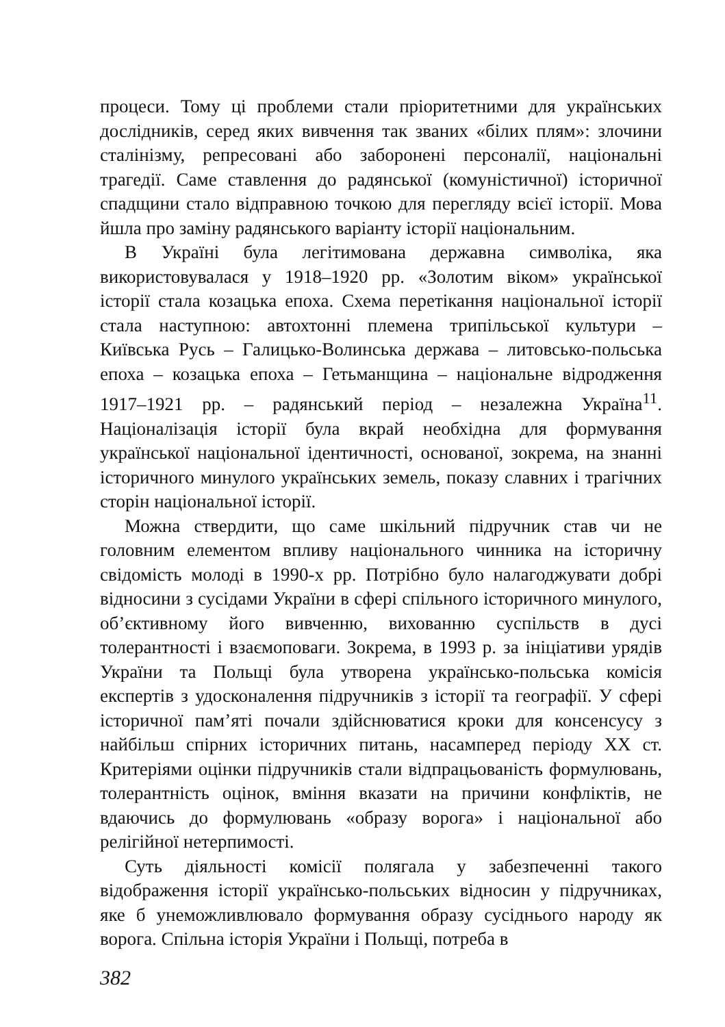процеси. Тому ці проблеми стали пріоритетними для українських дослідників, серед яких вивчення так званих «білих плям»: злочини сталінізму, репресовані або заборонені персоналії, національні трагедії. Саме ставлення до радянської (комуністичної) історичної спадщини стало відправною точкою для перегляду всієї історії. Мова йшла про заміну радянського варіанту історії національним.
В Україні була легітимована державна символіка, яка використовувалася у 1918–1920 рр. «Золотим віком» української історії стала козацька епоха. Схема перетікання національної історії стала наступною: автохтонні племена трипільської культури – Київська Русь – Галицько-Волинська держава – литовсько-польська епоха – козацька епоха – Гетьманщина – національне відродження 1917–1921 рр. – радянський період – незалежна Україна<sup>11</sup>. Націоналізація історії була вкрай необхідна для формування української національної ідентичності, основаної, зокрема, на знанні історичного минулого українських земель, показу славних і трагічних сторін національної історії.
Можна ствердити, що саме шкільний підручник став чи не головним елементом впливу національного чинника на історичну свідомість молоді в 1990-х рр. Потрібно було налагоджувати добрі відносини з сусідами України в сфері спільного історичного минулого, об’єктивному його вивченню, вихованню суспільств в дусі толерантності і взаємоповаги. Зокрема, в 1993 р. за ініціативи урядів України та Польщі була утворена українсько-польська комісія експертів з удосконалення підручників з історії та географії. У сфері історичної пам’яті почали здійснюватися кроки для консенсусу з найбільш спірних історичних питань, насамперед періоду ХХ ст. Критеріями оцінки підручників стали відпрацьованість формулювань, толерантність оцінок, вміння вказати на причини конфліктів, не вдаючись до формулювань «образу ворога» і національної або релігійної нетерпимості.
Суть діяльності комісії полягала у забезпеченні такого відображення історії українсько-польських відносин у підручниках, яке б унеможливлювало формування образу сусіднього народу як ворога. Спільна історія України і Польщі, потреба в
382